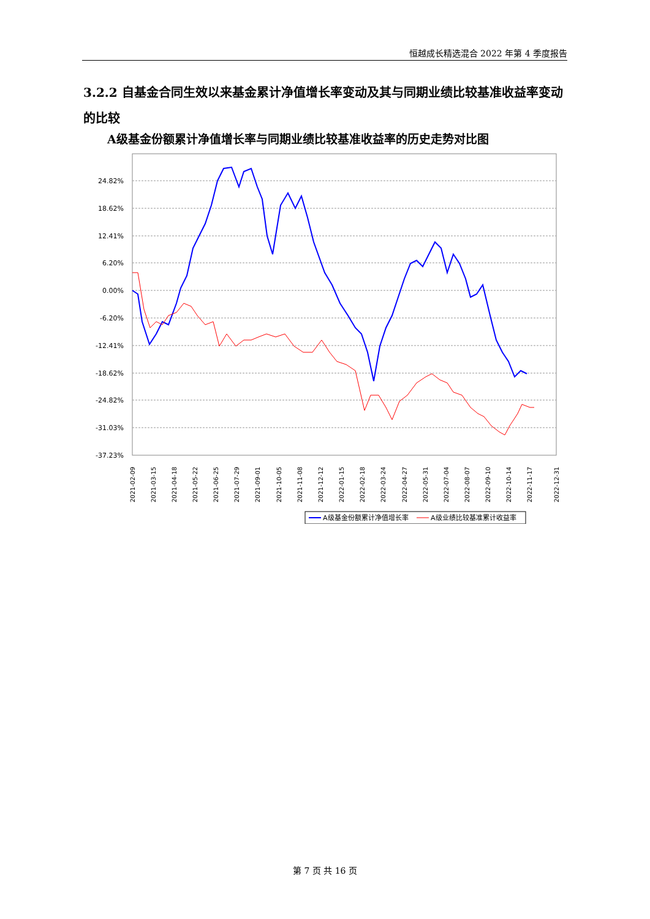恒越成长精选混合 2022 年第 4 季度报告
3.2.2 自基金合同生效以来基金累计净值增长率变动及其与同期业绩比较基准收益率变动的比较
A级基金份额累计净值增长率与同期业绩比较基准收益率的历史走势对比图
24.82%
18.62%
12.41%
6.20%
0.00%
-6.20%
-12.41%
-18.62%
-24.82%
-31.03%
-37.23%
2021-02-09
2021-03-15
2021-04-18
2021-05-22
2021-06-25
2021-07-29
2021-09-01
2021-10-05
2021-11-08
2021-12-12
2022-01-15
2022-02-18
2022-03-24
2022-04-27
2022-05-31
2022-07-04
2022-08-07
2022-09-10
2022-10-14
2022-11-17
2022-12-31
A级基金份额累计净值增长率
A级业绩比较基准累计收益率
第 7 页 共 16 页